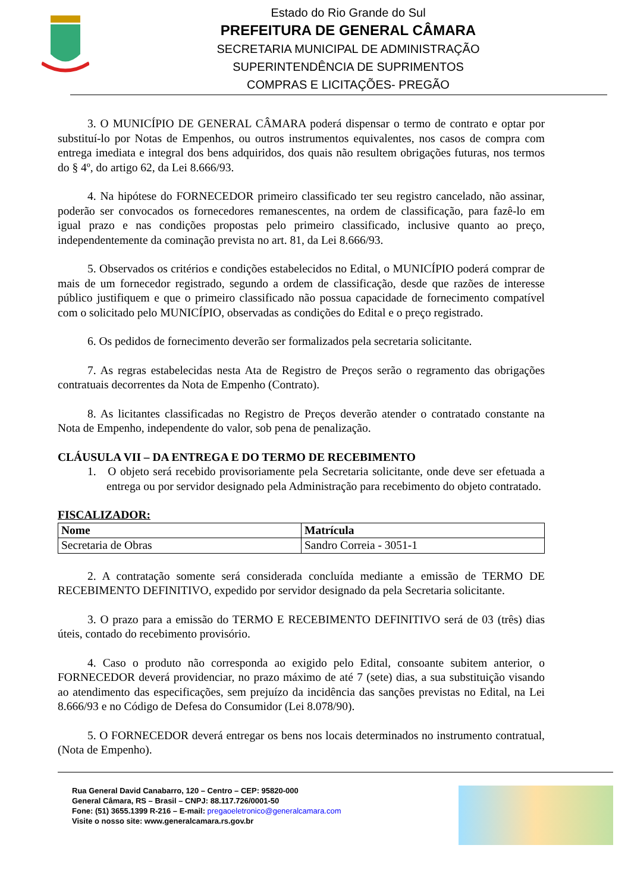Estado do Rio Grande do Sul
PREFEITURA DE GENERAL CÂMARA
SECRETARIA MUNICIPAL DE ADMINISTRAÇÃO
SUPERINTENDÊNCIA DE SUPRIMENTOS
COMPRAS E LICITAÇÕES- PREGÃO
3. O MUNICÍPIO DE GENERAL CÂMARA poderá dispensar o termo de contrato e optar por substituí-lo por Notas de Empenhos, ou outros instrumentos equivalentes, nos casos de compra com entrega imediata e integral dos bens adquiridos, dos quais não resultem obrigações futuras, nos termos do § 4º, do artigo 62, da Lei 8.666/93.
4. Na hipótese do FORNECEDOR primeiro classificado ter seu registro cancelado, não assinar, poderão ser convocados os fornecedores remanescentes, na ordem de classificação, para fazê-lo em igual prazo e nas condições propostas pelo primeiro classificado, inclusive quanto ao preço, independentemente da cominação prevista no art. 81, da Lei 8.666/93.
5. Observados os critérios e condições estabelecidos no Edital, o MUNICÍPIO poderá comprar de mais de um fornecedor registrado, segundo a ordem de classificação, desde que razões de interesse público justifiquem e que o primeiro classificado não possua capacidade de fornecimento compatível com o solicitado pelo MUNICÍPIO, observadas as condições do Edital e o preço registrado.
6. Os pedidos de fornecimento deverão ser formalizados pela secretaria solicitante.
7. As regras estabelecidas nesta Ata de Registro de Preços serão o regramento das obrigações contratuais decorrentes da Nota de Empenho (Contrato).
8. As licitantes classificadas no Registro de Preços deverão atender o contratado constante na Nota de Empenho, independente do valor, sob pena de penalização.
CLÁUSULA VII – DA ENTREGA E DO TERMO DE RECEBIMENTO
1. O objeto será recebido provisoriamente pela Secretaria solicitante, onde deve ser efetuada a entrega ou por servidor designado pela Administração para recebimento do objeto contratado.
FISCALIZADOR:
| Nome | Matrícula |
| --- | --- |
| Secretaria de Obras | Sandro Correia - 3051-1 |
2. A contratação somente será considerada concluída mediante a emissão de TERMO DE RECEBIMENTO DEFINITIVO, expedido por servidor designado da pela Secretaria solicitante.
3. O prazo para a emissão do TERMO E RECEBIMENTO DEFINITIVO será de 03 (três) dias úteis, contado do recebimento provisório.
4. Caso o produto não corresponda ao exigido pelo Edital, consoante subitem anterior, o FORNECEDOR deverá providenciar, no prazo máximo de até 7 (sete) dias, a sua substituição visando ao atendimento das especificações, sem prejuízo da incidência das sanções previstas no Edital, na Lei 8.666/93 e no Código de Defesa do Consumidor (Lei 8.078/90).
5. O FORNECEDOR deverá entregar os bens nos locais determinados no instrumento contratual, (Nota de Empenho).
Rua General David Canabarro, 120 – Centro – CEP: 95820-000
General Câmara, RS – Brasil – CNPJ: 88.117.726/0001-50
Fone: (51) 3655.1399 R-216 – E-mail: pregaoeletronico@generalcamara.com
Visite o nosso site: www.generalcamara.rs.gov.br